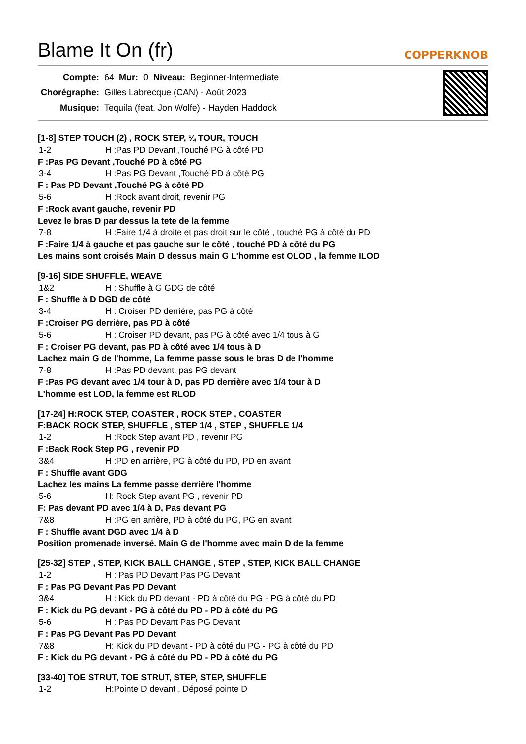Blame It On (fr) COPPERKNOB
| Compte: | 64 | Mur: | 0 | Niveau: | Beginner-Intermediate |
| Chorégraphe: | Gilles Labrecque (CAN) - Août 2023 | | | | |
| Musique: | Tequila (feat. Jon Wolfe) - Hayden Haddock | | | | |
[1-8] STEP TOUCH (2) , ROCK STEP, ¼ TOUR, TOUCH
1-2 H :Pas PD Devant ,Touché PG à côté PD
F :Pas PG Devant ,Touché PD à côté PG
3-4 H :Pas PG Devant ,Touché PD à côté PG
F : Pas PD Devant ,Touché PG à côté PD
5-6 H :Rock avant droit, revenir PG
F :Rock avant gauche, revenir PD
Levez le bras D par dessus la tete de la femme
7-8 H :Faire 1/4 à droite et pas droit sur le côté , touché PG à côté du PD
F :Faire 1/4 à gauche et pas gauche sur le côté , touché PD à côté du PG
Les mains sont croisés Main D dessus main G L'homme est OLOD , la femme ILOD
[9-16] SIDE SHUFFLE, WEAVE
1&2 H : Shuffle à G GDG de côté
F : Shuffle à D DGD de côté
3-4 H : Croiser PD derrière, pas PG à côté
F :Croiser PG derrière, pas PD à côté
5-6 H : Croiser PD devant, pas PG à côté avec 1/4 tous à G
F : Croiser PG devant, pas PD à côté avec 1/4 tous à D
Lachez main G de l'homme, La femme passe sous le bras D de l'homme
7-8 H :Pas PD devant, pas PG devant
F :Pas PG devant avec 1/4 tour à D, pas PD derrière avec 1/4 tour à D
L'homme est LOD, la femme est RLOD
[17-24] H:ROCK STEP, COASTER , ROCK STEP , COASTER
F:BACK ROCK STEP, SHUFFLE , STEP 1/4 , STEP , SHUFFLE 1/4
1-2 H :Rock Step avant PD , revenir PG
F :Back Rock Step PG , revenir PD
3&4 H :PD en arrière, PG à côté du PD, PD en avant
F : Shuffle avant GDG
Lachez les mains La femme passe derrière l'homme
5-6 H: Rock Step avant PG , revenir PD
F: Pas devant PD avec 1/4 à D, Pas devant PG
7&8 H :PG en arrière, PD à côté du PG, PG en avant
F : Shuffle avant DGD avec 1/4 à D
Position promenade inversé. Main G de l'homme avec main D de la femme
[25-32] STEP , STEP, KICK BALL CHANGE , STEP , STEP, KICK BALL CHANGE
1-2 H : Pas PD Devant Pas PG Devant
F : Pas PG Devant Pas PD Devant
3&4 H : Kick du PD devant - PD à côté du PG - PG à côté du PD
F : Kick du PG devant - PG à côté du PD - PD à côté du PG
5-6 H : Pas PD Devant Pas PG Devant
F : Pas PG Devant Pas PD Devant
7&8 H: Kick du PD devant - PD à côté du PG - PG à côté du PD
F : Kick du PG devant - PG à côté du PD - PD à côté du PG
[33-40] TOE STRUT, TOE STRUT, STEP, STEP, SHUFFLE
1-2 H:Pointe D devant , Déposé pointe D